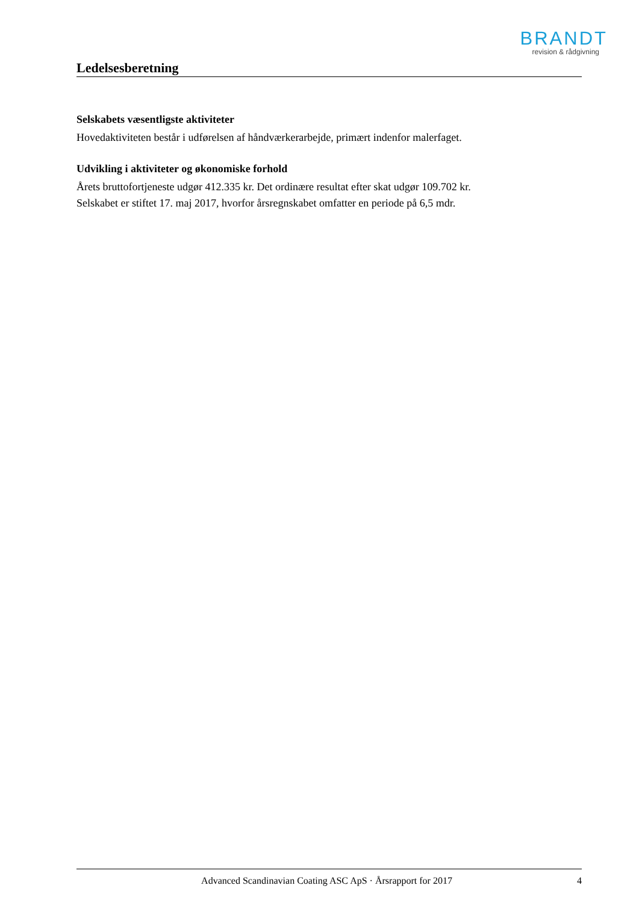BRANDT
revision & rådgivning
Ledelsesberetning
Selskabets væsentligste aktiviteter
Hovedaktiviteten består i udførelsen af håndværkerarbejde, primært indenfor malerfaget.
Udvikling i aktiviteter og økonomiske forhold
Årets bruttofortjeneste udgør 412.335 kr. Det ordinære resultat efter skat udgør 109.702 kr.
Selskabet er stiftet 17. maj 2017, hvorfor årsregnskabet omfatter en periode på 6,5 mdr.
Advanced Scandinavian Coating ASC ApS · Årsrapport for 2017 4